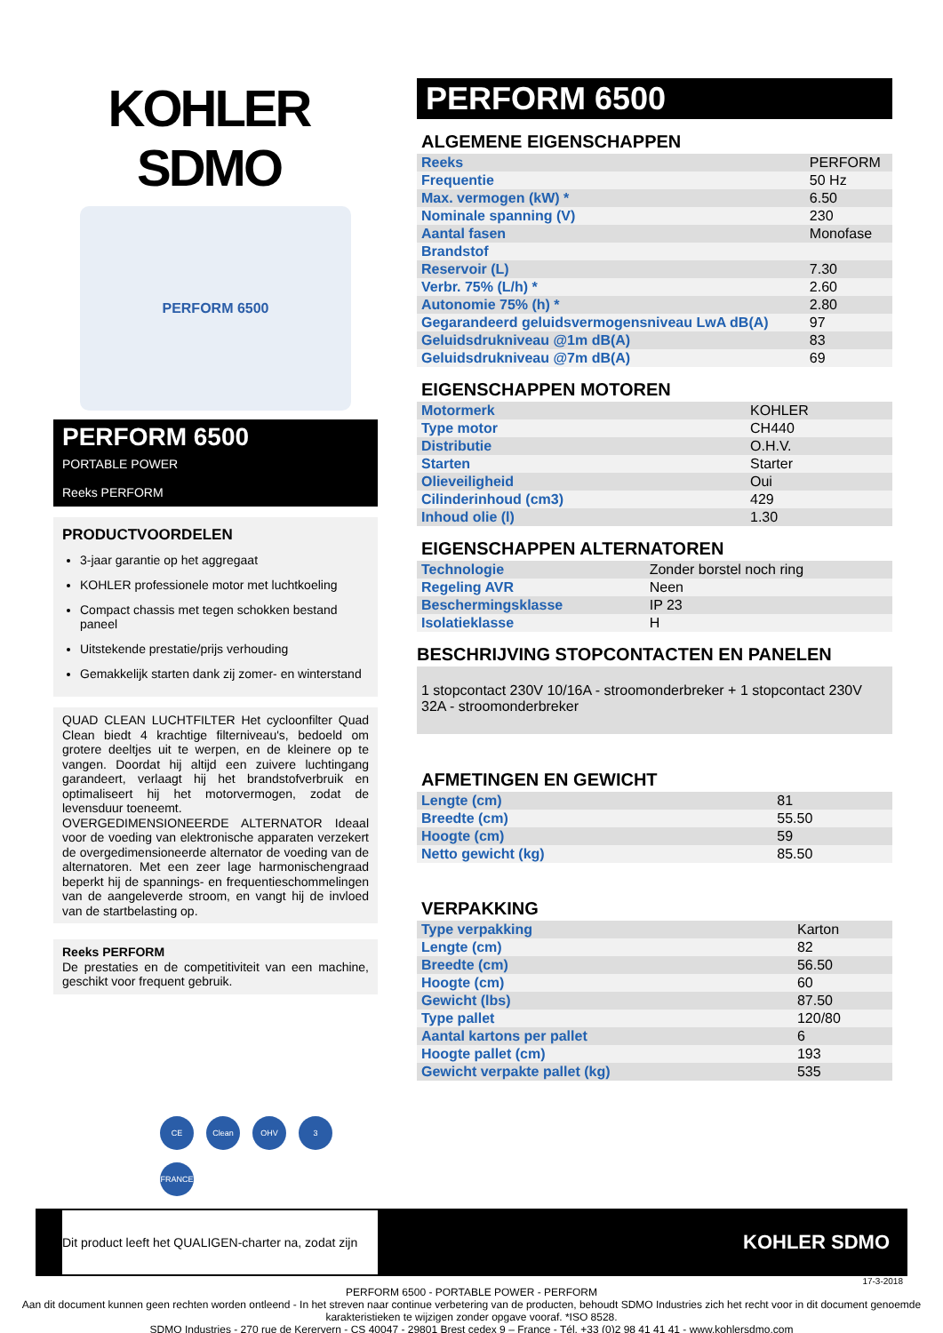KOHLER
SDMO
PERFORM 6500
PERFORM 6500
PORTABLE POWER
Reeks PERFORM
PRODUCTVOORDELEN
3-jaar garantie op het aggregaat
KOHLER professionele motor met luchtkoeling
Compact chassis met tegen schokken bestand paneel
Uitstekende prestatie/prijs verhouding
Gemakkelijk starten dank zij zomer- en winterstand
QUAD CLEAN LUCHTFILTER Het cycloonfilter Quad Clean biedt 4 krachtige filterniveau's, bedoeld om grotere deeltjes uit te werpen, en de kleinere op te vangen. Doordat hij altijd een zuivere luchtingang garandeert, verlaagt hij het brandstofverbruik en optimaliseert hij het motorvermogen, zodat de levensduur toeneemt.
OVERGEDIMENSIONEERDE ALTERNATOR Ideaal voor de voeding van elektronische apparaten verzekert de overgedimensioneerde alternator de voeding van de alternatoren. Met een zeer lage harmonischengraad beperkt hij de spannings- en frequentieschommelingen van de aangeleverde stroom, en vangt hij de invloed van de startbelasting op.
Reeks PERFORM
De prestaties en de competitiviteit van een machine, geschikt voor frequent gebruik.
PERFORM 6500
ALGEMENE EIGENSCHAPPEN
| Reeks | PERFORM |
| Frequentie | 50 Hz |
| Max. vermogen (kW) * | 6.50 |
| Nominale spanning (V) | 230 |
| Aantal fasen | Monofase |
| Brandstof | |
| Reservoir (L) | 7.30 |
| Verbr. 75% (L/h) * | 2.60 |
| Autonomie 75% (h) * | 2.80 |
| Gegarandeerd geluidsvermogensniveau LwA dB(A) | 97 |
| Geluidsdrukniveau @1m dB(A) | 83 |
| Geluidsdrukniveau @7m dB(A) | 69 |
EIGENSCHAPPEN MOTOREN
| Motormerk | KOHLER |
| Type motor | CH440 |
| Distributie | O.H.V. |
| Starten | Starter |
| Olieveiligheid | Oui |
| Cilinderinhoud (cm3) | 429 |
| Inhoud olie (l) | 1.30 |
EIGENSCHAPPEN ALTERNATOREN
| Technologie | Zonder borstel noch ring |
| Regeling AVR | Neen |
| Beschermingsklasse | IP 23 |
| Isolatieklasse | H |
BESCHRIJVING STOPCONTACTEN EN PANELEN
1 stopcontact 230V 10/16A - stroomonderbreker + 1 stopcontact 230V 32A - stroomonderbreker
AFMETINGEN EN GEWICHT
| Lengte (cm) | 81 |
| Breedte (cm) | 55.50 |
| Hoogte (cm) | 59 |
| Netto gewicht (kg) | 85.50 |
VERPAKKING
| Type verpakking | Karton |
| Lengte (cm) | 82 |
| Breedte (cm) | 56.50 |
| Hoogte (cm) | 60 |
| Gewicht (lbs) | 87.50 |
| Type pallet | 120/80 |
| Aantal kartons per pallet | 6 |
| Hoogte pallet (cm) | 193 |
| Gewicht verpakte pallet (kg) | 535 |
CE Clean OHV 3 FRANCE
Dit product leeft het QUALIGEN-charter na, zodat zijn
KOHLER SDMO
17-3-2018
PERFORM 6500 - PORTABLE POWER - PERFORM
Aan dit document kunnen geen rechten worden ontleend - In het streven naar continue verbetering van de producten, behoudt SDMO Industries zich het recht voor in dit document genoemde karakteristieken te wijzigen zonder opgave vooraf. *ISO 8528.
SDMO Industries - 270 rue de Kerervern - CS 40047 - 29801 Brest cedex 9 – France - Tél. +33 (0)2 98 41 41 41 - www.kohlersdmo.com